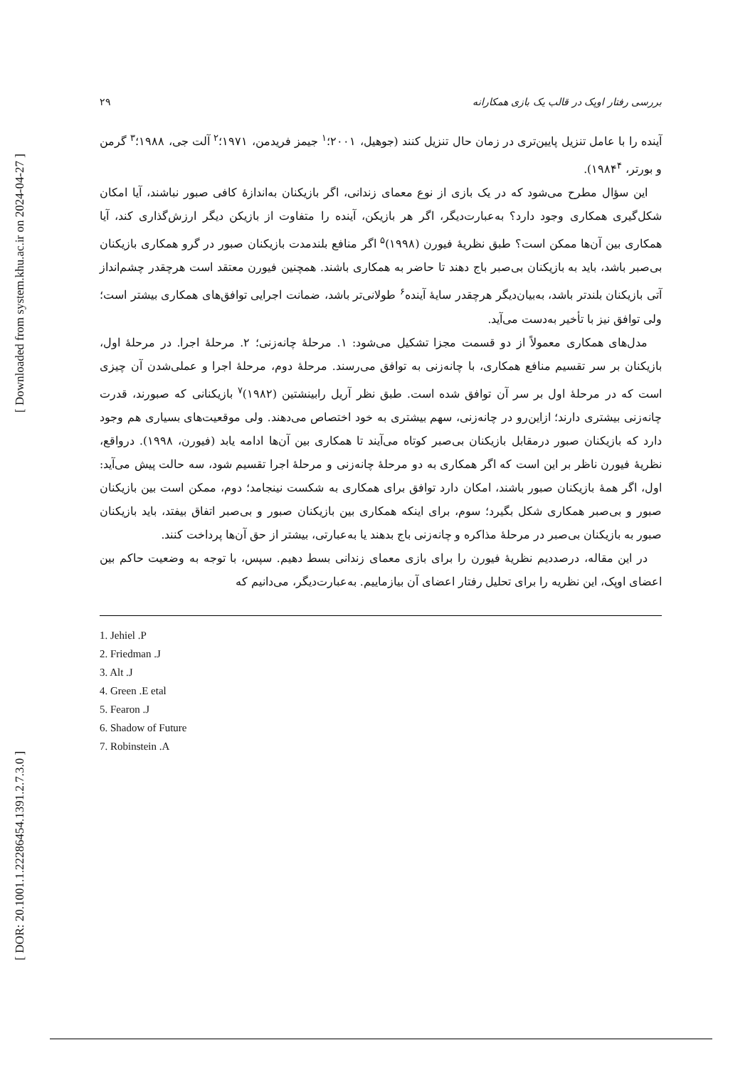[ Downloaded from system.khu.ac.ir on 2024-04-27 ]
[ DOR: 20.1001.1.22286454.1391.2.7.3.0 ]
بررسی رفتار اوپک در قالب یک بازی همکارانه ۲۹
آینده را با عامل تنزیل پایین‌تری در زمان حال تنزیل کنند (جوهیل، ۲۰۰۱؛<sup>۱</sup> جیمز فریدمن، ۱۹۷۱؛<sup>۲</sup> آلت جی، ۱۹۸۸؛<sup>۳</sup> گرمن و بورتر، ۱۹۸۴<sup>۴</sup>).
این سؤال مطرح می‌شود که در یک بازی از نوع معمای زندانی، اگر بازیکنان به‌اندازهٔ کافی صبور نباشند، آیا امکان شکل‌گیری همکاری وجود دارد؟ به‌عبارت‌دیگر، اگر هر بازیکن، آینده را متفاوت از بازیکن دیگر ارزش‌گذاری کند، آیا همکاری بین آن‌ها ممکن است؟ طبق نظریهٔ فیورن (۱۹۹۸)<sup>۵</sup> اگر منافع بلندمدت بازیکنان صبور در گرو همکاری بازیکنان بی‌صبر باشد، باید به بازیکنان بی‌صبر باج دهند تا حاضر به همکاری باشند. همچنین فیورن معتقد است هرچقدر چشم‌انداز آتی بازیکنان بلندتر باشد، به‌بیان‌دیگر هرچقدر سایهٔ آینده<sup>۶</sup> طولانی‌تر باشد، ضمانت اجرایی توافق‌های همکاری بیشتر است؛ ولی توافق نیز با تأخیر به‌دست می‌آید.
مدل‌های همکاری معمولاً از دو قسمت مجزا تشکیل می‌شود: ۱. مرحلهٔ چانه‌زنی؛ ۲. مرحلهٔ اجرا. در مرحلهٔ اول، بازیکنان بر سر تقسیم منافع همکاری، با چانه‌زنی به توافق می‌رسند. مرحلهٔ دوم، مرحلهٔ اجرا و عملی‌شدن آن چیزی است که در مرحلهٔ اول بر سر آن توافق شده است. طبق نظر آریل رابینشتین (۱۹۸۲)<sup>۷</sup> بازیکنانی که صبورند، قدرت چانه‌زنی بیشتری دارند؛ ازاین‌رو در چانه‌زنی، سهم بیشتری به خود اختصاص می‌دهند. ولی موقعیت‌های بسیاری هم وجود دارد که بازیکنان صبور درمقابل بازیکنان بی‌صبر کوتاه می‌آیند تا همکاری بین آن‌ها ادامه یابد (فیورن، ۱۹۹۸). درواقع، نظریهٔ فیورن ناظر بر این است که اگر همکاری به دو مرحلهٔ چانه‌زنی و مرحلهٔ اجرا تقسیم شود، سه حالت پیش می‌آید: اول، اگر همهٔ بازیکنان صبور باشند، امکان دارد توافق برای همکاری به شکست نینجامد؛ دوم، ممکن است بین بازیکنان صبور و بی‌صبر همکاری شکل بگیرد؛ سوم، برای اینکه همکاری بین بازیکنان صبور و بی‌صبر اتفاق بیفتد، باید بازیکنان صبور به بازیکنان بی‌صبر در مرحلهٔ مذاکره و چانه‌زنی باج بدهند یا به‌عبارتی، بیشتر از حق آن‌ها پرداخت کنند.
در این مقاله، درصددیم نظریهٔ فیورن را برای بازی معمای زندانی بسط دهیم. سپس، با توجه به وضعیت حاکم بین اعضای اوپک، این نظریه را برای تحلیل رفتار اعضای آن بیازماییم. به‌عبارت‌دیگر، می‌دانیم که
1. Jehiel .P
2. Friedman .J
3. Alt .J
4. Green .E etal
5. Fearon .J
6. Shadow of Future
7. Robinstein .A